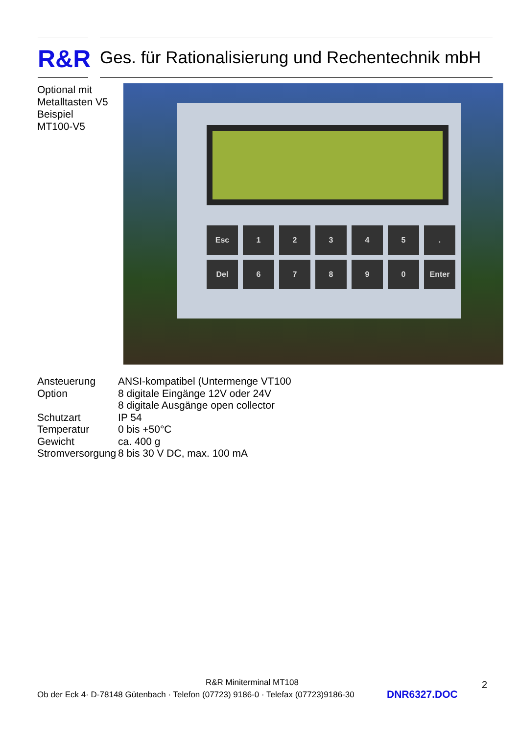R&R
Ges. für Rationalisierung und Rechentechnik mbH
Optional mit
Metalltasten V5
Beispiel
MT100-V5
Esc 12345. Del 67890 Enter
| Ansteuerung | ANSI-kompatibel (Untermenge VT100 |
| Option | 8 digitale Eingänge 12V oder 24V |
| | 8 digitale Ausgänge open collector |
| Schutzart | IP 54 |
| Temperatur | 0 bis +50°C |
| Gewicht | ca. 400 g |
| Stromversorgung | 8 bis 30 V DC, max. 100 mA |
R&R Miniterminal MT108 2
Ob der Eck 4· D-78148 Gütenbach · Telefon (07723) 9186-0 · Telefax (07723)9186-30
DNR6327.DOC